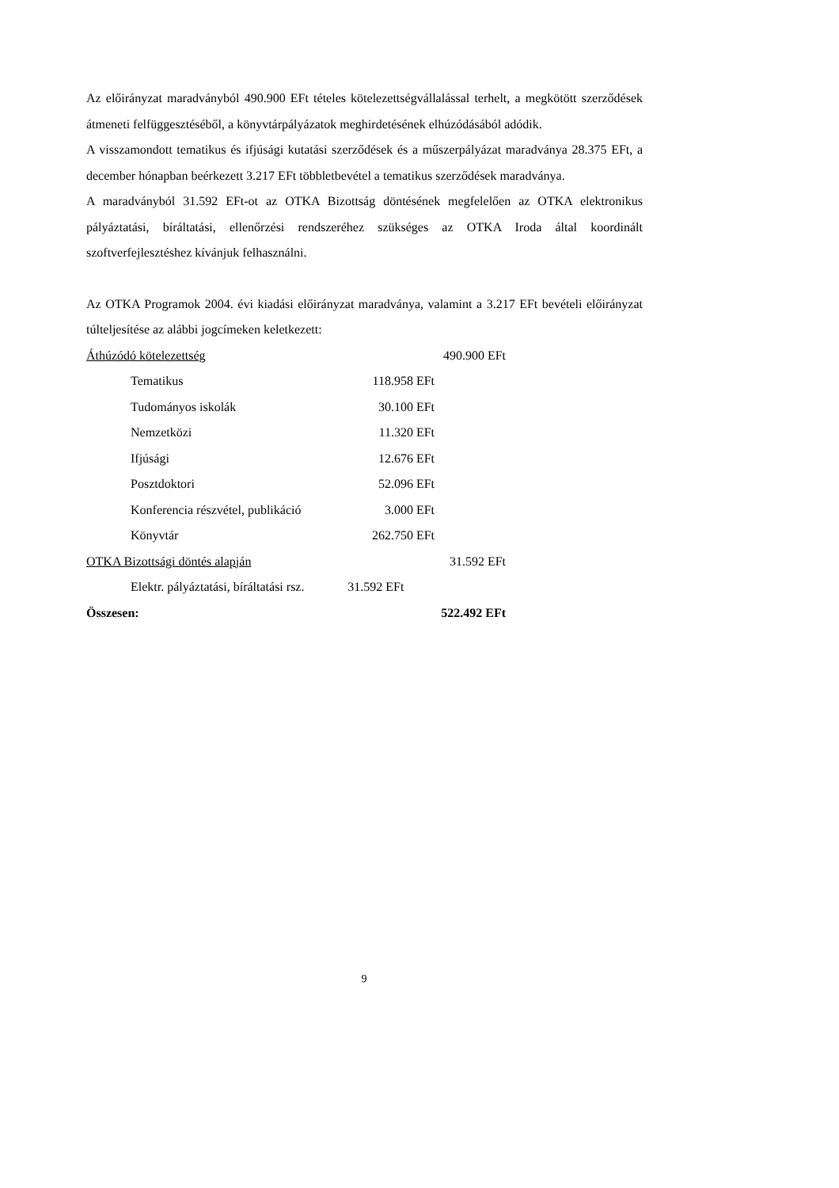Az előirányzat maradványból 490.900 EFt tételes kötelezettségvállalással terhelt, a megkötött szerződések átmeneti felfüggesztéséből, a könyvtárpályázatok meghirdetésének elhúzódásából adódik.
A visszamondott tematikus és ifjúsági kutatási szerződések és a műszerpályázat maradványa 28.375 EFt, a december hónapban beérkezett 3.217 EFt többletbevétel a tematikus szerződések maradványa.
A maradványból 31.592 EFt-ot az OTKA Bizottság döntésének megfelelően az OTKA elektronikus pályáztatási, bíráltatási, ellenőrzési rendszeréhez szükséges az OTKA Iroda által koordinált szoftverfejlesztéshez kívánjuk felhasználni.
Az OTKA Programok 2004. évi kiadási előirányzat maradványa, valamint a 3.217 EFt bevételi előirányzat túlteljesítése az alábbi jogcímeken keletkezett:
| Áthúzódó kötelezettség | | 490.900 EFt |
| Tematikus | 118.958 EFt | |
| Tudományos iskolák | 30.100 EFt | |
| Nemzetközi | 11.320 EFt | |
| Ifjúsági | 12.676 EFt | |
| Posztdoktori | 52.096 EFt | |
| Konferencia részvétel, publikáció | 3.000 EFt | |
| Könyvtár | 262.750 EFt | |
| OTKA Bizottsági döntés alapján | | 31.592 EFt |
| Elektr. pályáztatási, bíráltatási rsz. | 31.592 EFt | |
| Összesen: | | 522.492 EFt |
9